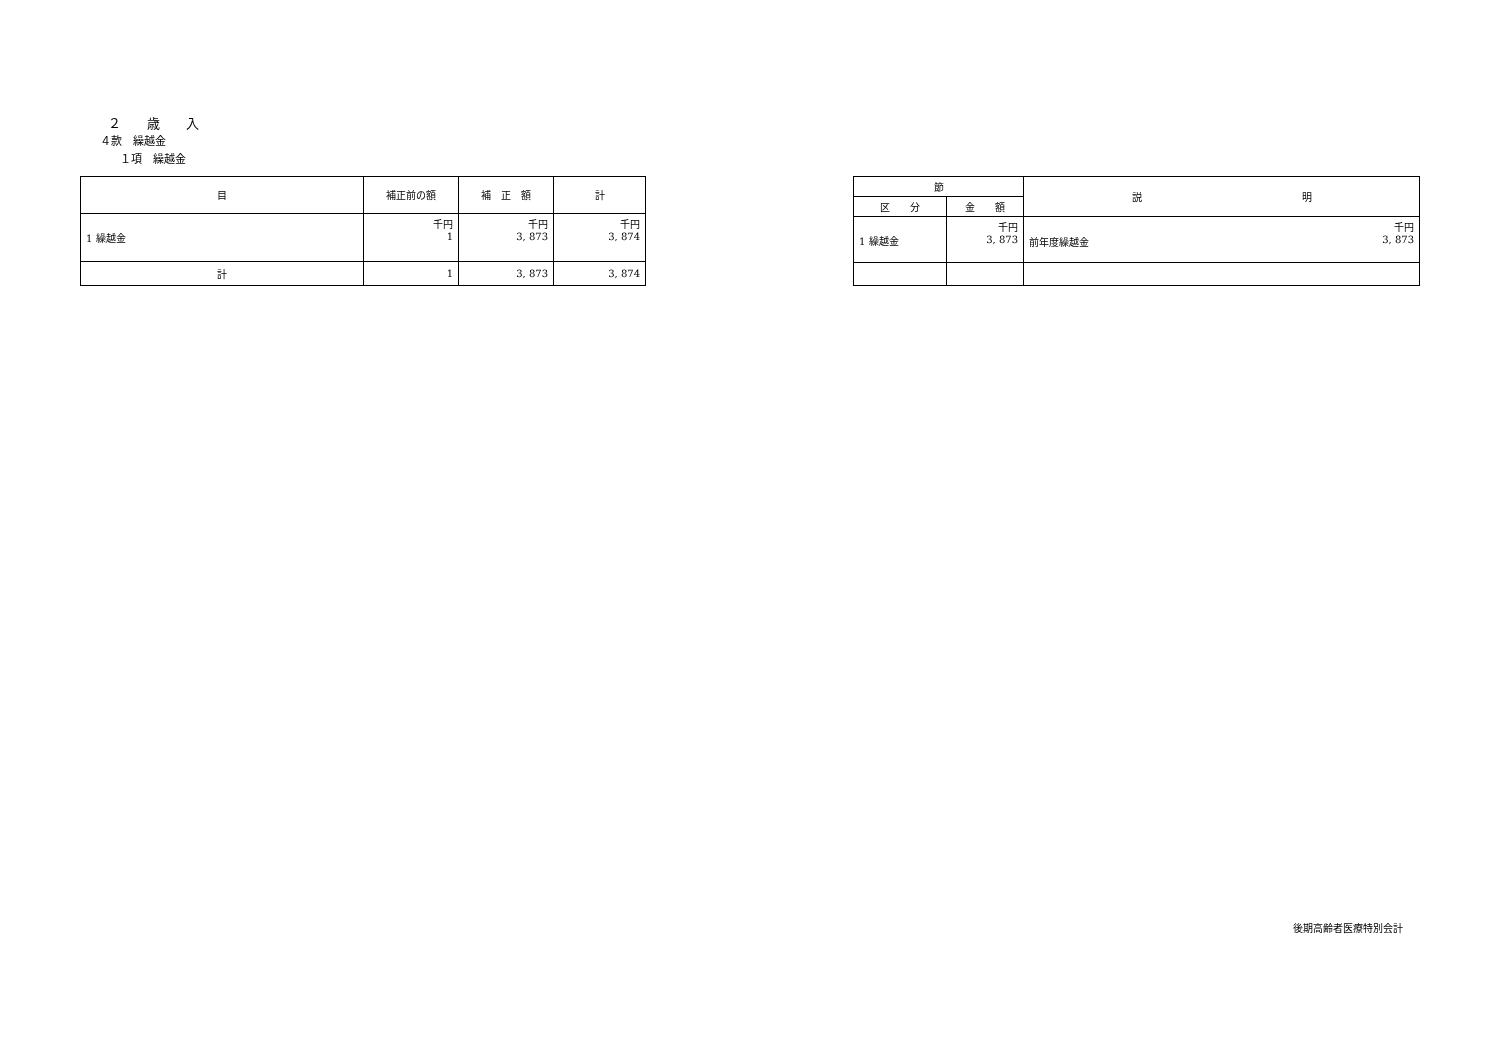２　　歳　　入
４款　繰越金
１項　繰越金
| 目 | 補正前の額 | 補 正 額 | 計 |
| --- | --- | --- | --- |
| 1 繰越金 | 千円 1 | 千円 3, 873 | 千円 3, 874 |
| 計 | 1 | 3, 873 | 3, 874 |
| 節 | | 説 明 |
| --- | --- | --- |
| 区 分 | 金 額 | |
| 1 繰越金 | 千円 3, 873 | 千円 前年度繰越金 3, 873 |
後期高齢者医療特別会計